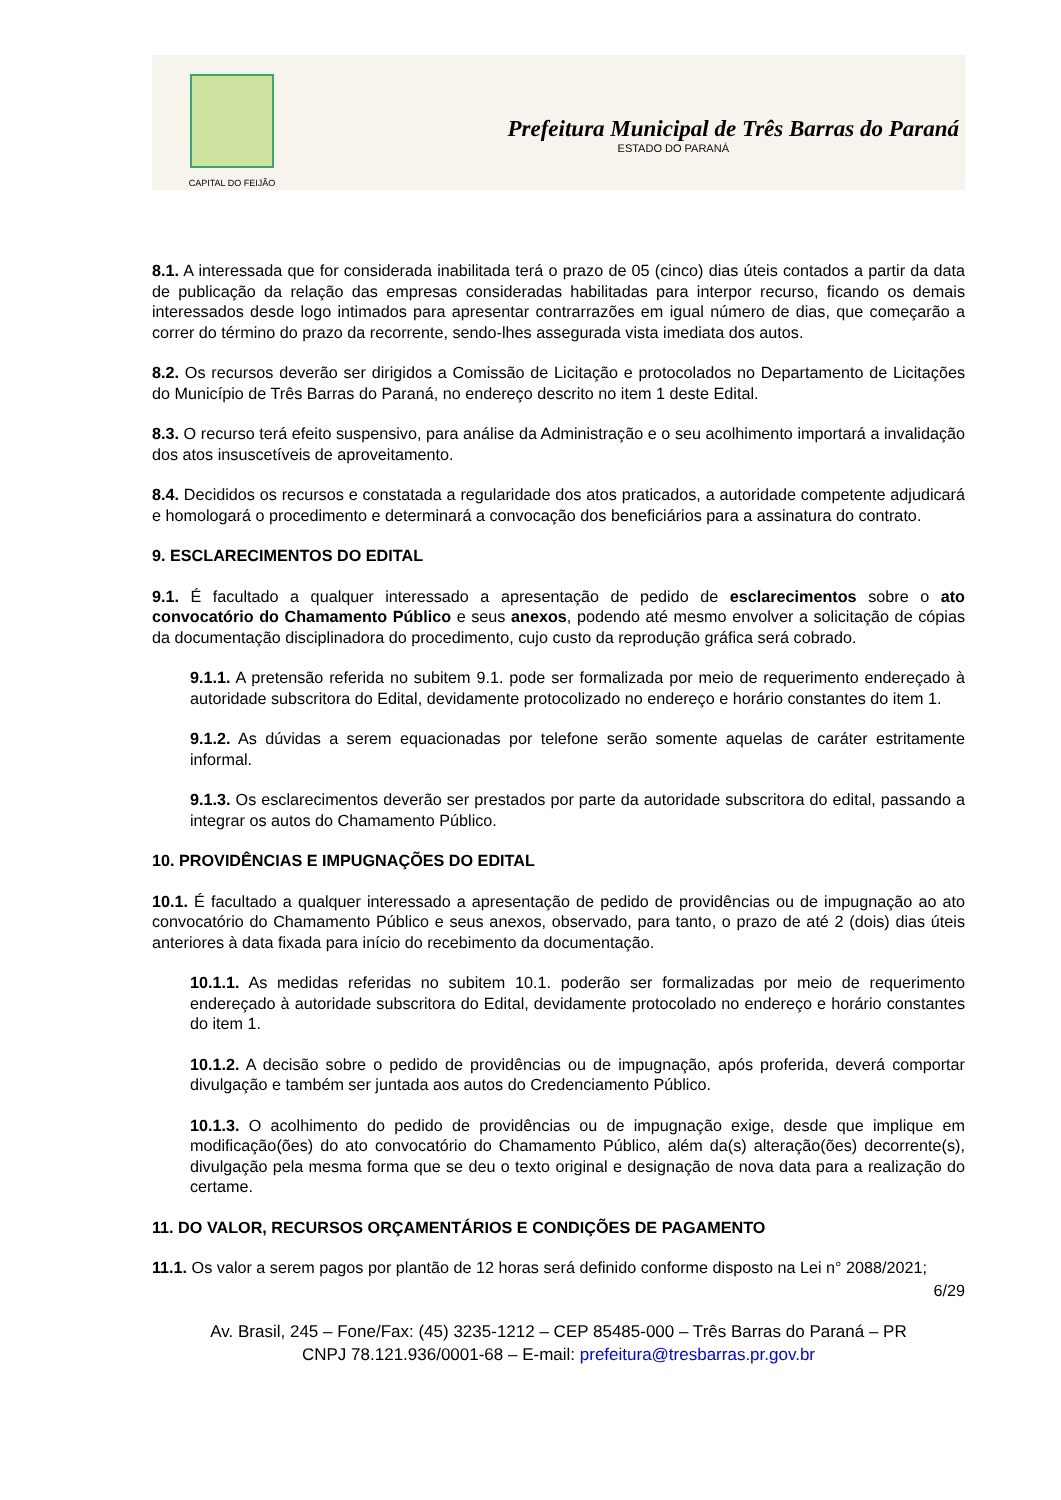CAPITAL DO FEIJÃO
Prefeitura Municipal de Três Barras do Paraná
ESTADO DO PARANÁ
8.1. A interessada que for considerada inabilitada terá o prazo de 05 (cinco) dias úteis contados a partir da data de publicação da relação das empresas consideradas habilitadas para interpor recurso, ficando os demais interessados desde logo intimados para apresentar contrarrazões em igual número de dias, que começarão a correr do término do prazo da recorrente, sendo-lhes assegurada vista imediata dos autos.
8.2. Os recursos deverão ser dirigidos a Comissão de Licitação e protocolados no Departamento de Licitações do Município de Três Barras do Paraná, no endereço descrito no item 1 deste Edital.
8.3. O recurso terá efeito suspensivo, para análise da Administração e o seu acolhimento importará a invalidação dos atos insuscetíveis de aproveitamento.
8.4. Decididos os recursos e constatada a regularidade dos atos praticados, a autoridade competente adjudicará e homologará o procedimento e determinará a convocação dos beneficiários para a assinatura do contrato.
9. ESCLARECIMENTOS DO EDITAL
9.1. É facultado a qualquer interessado a apresentação de pedido de esclarecimentos sobre o ato convocatório do Chamamento Público e seus anexos, podendo até mesmo envolver a solicitação de cópias da documentação disciplinadora do procedimento, cujo custo da reprodução gráfica será cobrado.
9.1.1. A pretensão referida no subitem 9.1. pode ser formalizada por meio de requerimento endereçado à autoridade subscritora do Edital, devidamente protocolizado no endereço e horário constantes do item 1.
9.1.2. As dúvidas a serem equacionadas por telefone serão somente aquelas de caráter estritamente informal.
9.1.3. Os esclarecimentos deverão ser prestados por parte da autoridade subscritora do edital, passando a integrar os autos do Chamamento Público.
10. PROVIDÊNCIAS E IMPUGNAÇÕES DO EDITAL
10.1. É facultado a qualquer interessado a apresentação de pedido de providências ou de impugnação ao ato convocatório do Chamamento Público e seus anexos, observado, para tanto, o prazo de até 2 (dois) dias úteis anteriores à data fixada para início do recebimento da documentação.
10.1.1. As medidas referidas no subitem 10.1. poderão ser formalizadas por meio de requerimento endereçado à autoridade subscritora do Edital, devidamente protocolado no endereço e horário constantes do item 1.
10.1.2. A decisão sobre o pedido de providências ou de impugnação, após proferida, deverá comportar divulgação e também ser juntada aos autos do Credenciamento Público.
10.1.3. O acolhimento do pedido de providências ou de impugnação exige, desde que implique em modificação(ões) do ato convocatório do Chamamento Público, além da(s) alteração(ões) decorrente(s), divulgação pela mesma forma que se deu o texto original e designação de nova data para a realização do certame.
11. DO VALOR, RECURSOS ORÇAMENTÁRIOS E CONDIÇÕES DE PAGAMENTO
11.1. Os valor a serem pagos por plantão de 12 horas será definido conforme disposto na Lei n° 2088/2021;
6/29
Av. Brasil, 245 – Fone/Fax: (45) 3235-1212 – CEP 85485-000 – Três Barras do Paraná – PR
CNPJ 78.121.936/0001-68 – E-mail: prefeitura@tresbarras.pr.gov.br